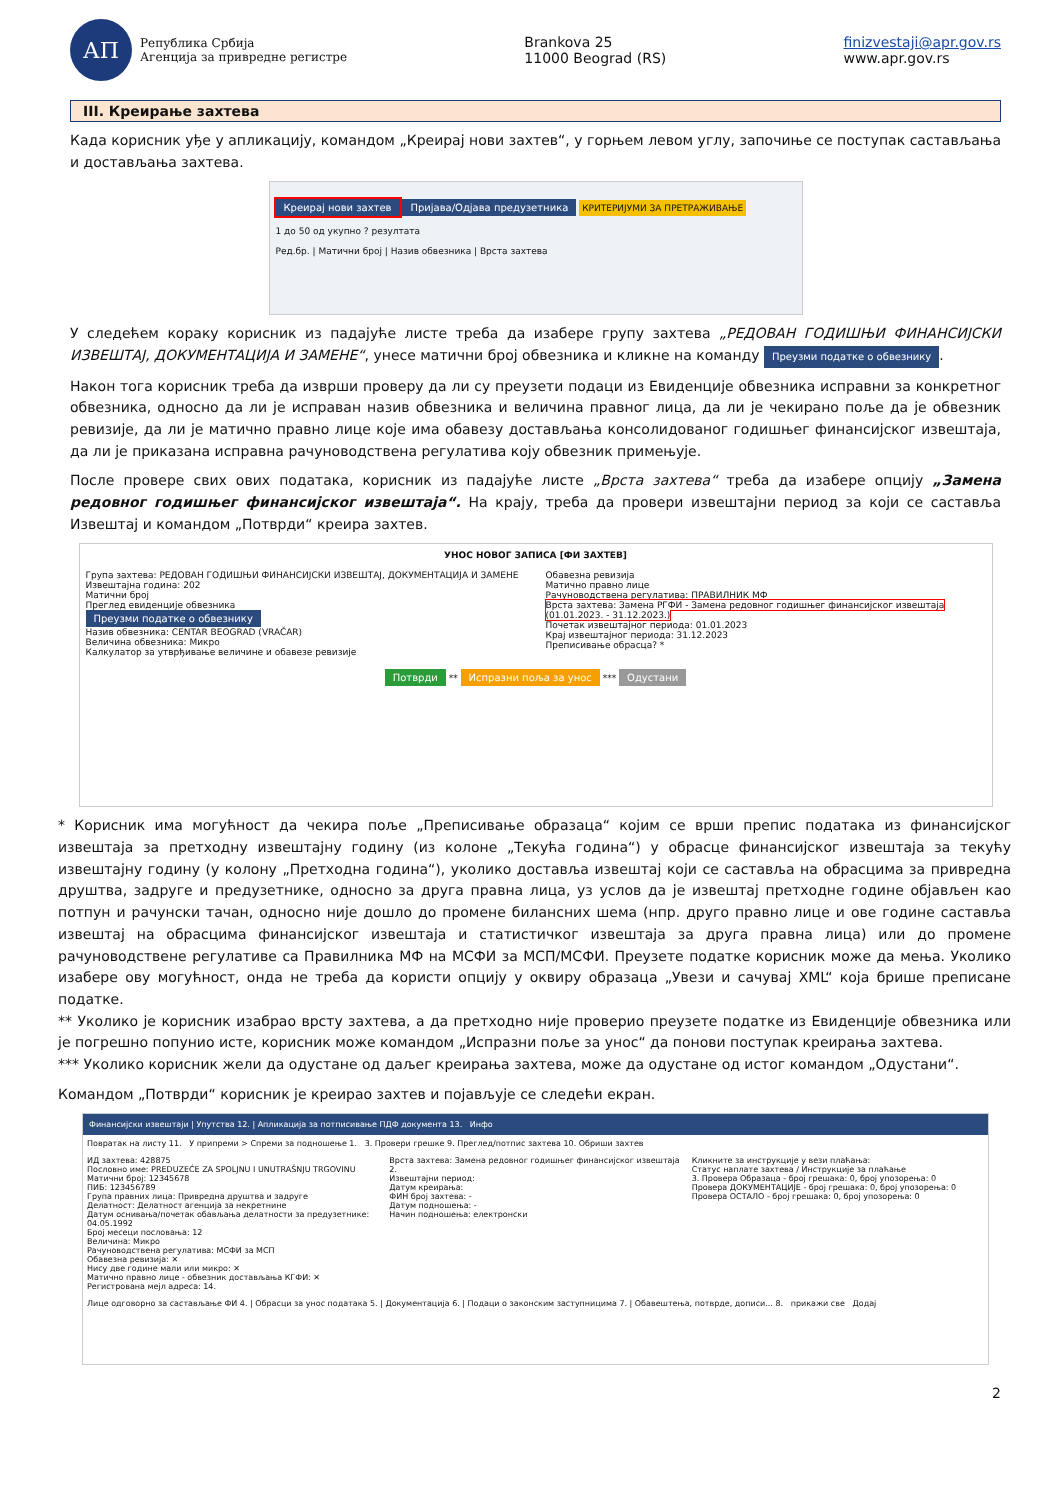АП
Република Србија
Агенција за привредне регистре
Brankova 25
11000 Beograd (RS)
finizvestaji@apr.gov.rs
www.apr.gov.rs
III. Креирање захтева
Када корисник уђе у апликацију, командом „Креирај нови захтев“, у горњем левом углу, започиње се поступак састављања и достављања захтева.
Креирај нови захтев Пријава/Одјава предузетника
КРИТЕРИЈУМИ ЗА ПРЕТРАЖИВАЊЕ
1 до 50 од укупно ? резултата
Ред.бр. | Матични број | Назив обвезника | Врста захтева
У следећем кораку корисник из падајуће листе треба да изабере групу захтева „РЕДОВАН ГОДИШЊИ ФИНАНСИЈСКИ ИЗВЕШТАЈ, ДОКУМЕНТАЦИЈА И ЗАМЕНЕ“, унесе матични број обвезника и кликне на команду Преузми податке о обвезнику.
Након тога корисник треба да изврши проверу да ли су преузети подаци из Евиденције обвезника исправни за конкретног обвезника, односно да ли је исправан назив обвезника и величина правног лица, да ли је чекирано поље да је обвезник ревизије, да ли је матично правно лице које има обавезу достављања консолидованог годишњег финансијског извештаја, да ли је приказана исправна рачуноводствена регулатива коју обвезник примењује.
После провере свих ових података, корисник из падајуће листе „Врста захтева“ треба да изабере опцију „Замена редовног годишњег финансијског извештаја“. На крају, треба да провери извештајни период за који се саставља Извештај и командом „Потврди“ креира захтев.
УНОС НОВОГ ЗАПИСА [ФИ ЗАХТЕВ]
Група захтева: РЕДОВАН ГОДИШЊИ ФИНАНСИЈСКИ ИЗВЕШТАЈ, ДОКУМЕНТАЦИЈА И ЗАМЕНЕ
Извештајна година: 202
Матични број
Преглед евиденције обвезника
Преузми податке о обвезнику
Назив обвезника: CENTAR BEOGRAD (VRAČAR)
Величина обвезника: Микро
Калкулатор за утврђивање величине и обавезе ревизије
Обавезна ревизија
Матично правно лице
Рачуноводствена регулатива: ПРАВИЛНИК МФ
Врста захтева: Замена РГФИ - Замена редовног годишњег финансијског извештаја (01.01.2023. - 31.12.2023.)
Почетак извештајног периода: 01.01.2023
Крај извештајног периода: 31.12.2023
Преписивање обрасца? *
Потврди ** Испразни поља за унос *** Одустани
* Корисник има могућност да чекира поље „Преписивање образаца“ којим се врши препис података из финансијског извештаја за претходну извештајну годину (из колоне „Текућа година“) у обрасце финансијског извештаја за текућу извештајну годину (у колону „Претходна година“), уколико доставља извештај који се саставља на обрасцима за привредна друштва, задруге и предузетнике, односно за друга правна лица, уз услов да је извештај претходне године објављен као потпун и рачунски тачан, односно није дошло до промене билансних шема (нпр. друго правно лице и ове године саставља извештај на обрасцима финансијског извештаја и статистичког извештаја за друга правна лица) или до промене рачуноводствене регулативе са Правилника МФ на МСФИ за МСП/МСФИ. Преузете податке корисник може да мења. Уколико изабере ову могућност, онда не треба да користи опцију у оквиру образаца „Увези и сачувај XML“ која брише преписане податке.
** Уколико је корисник изабрао врсту захтева, а да претходно није проверио преузете податке из Евиденције обвезника или је погрешно попунио исте, корисник може командом „Испразни поље за унос“ да понови поступак креирања захтева.
*** Уколико корисник жели да одустане од даљег креирања захтева, може да одустане од истог командом „Одустани“.
Командом „Потврди“ корисник је креирао захтев и појављује се следећи екран.
Финансијски извештаји | Упутства 12. | Апликација за потписивање ПДФ документа 13. Инфо
Повратак на листу 11. У припреми > Спреми за подношење 1. 3. Провери грешке 9. Преглед/потпис захтева 10. Обриши захтев
ИД захтева: 428875
Пословно име: PREDUZEĆE ZA SPOLJNU I UNUTRAŠNJU TRGOVINU
Матични број: 12345678
ПИБ: 123456789
Група правних лица: Привредна друштва и задруге
Делатност: Делатност агенција за некретнине
Датум оснивања/почетак обављања делатности за предузетнике: 04.05.1992
Број месеци пословања: 12
Величина: Микро
Рачуноводствена регулатива: МСФИ за МСП
Обавезна ревизија: ✕
Нису две године мали или микро: ✕
Матично правно лице - обвезник достављања КГФИ: ✕
Регистрована мејл адреса: 14.
Врста захтева: Замена редовног годишњег финансијског извештаја 2.
Извештајни период:
Датум креирања:
ФИН број захтева: -
Датум подношења: -
Начин подношења: електронски
Кликните за инструкције у вези плаћања:
Статус наплате захтева / Инструкције за плаћање
3. Провера Образаца - број грешака: 0, број упозорења: 0
Провера ДОКУМЕНТАЦИЈЕ - број грешака: 0, број упозорења: 0
Провера ОСТАЛО - број грешака: 0, број упозорења: 0
Лице одговорно за састављање ФИ 4. | Обрасци за унос података 5. | Документација 6. | Подаци о законским заступницима 7. | Обавештења, потврде, дописи... 8. прикажи све Додај
2